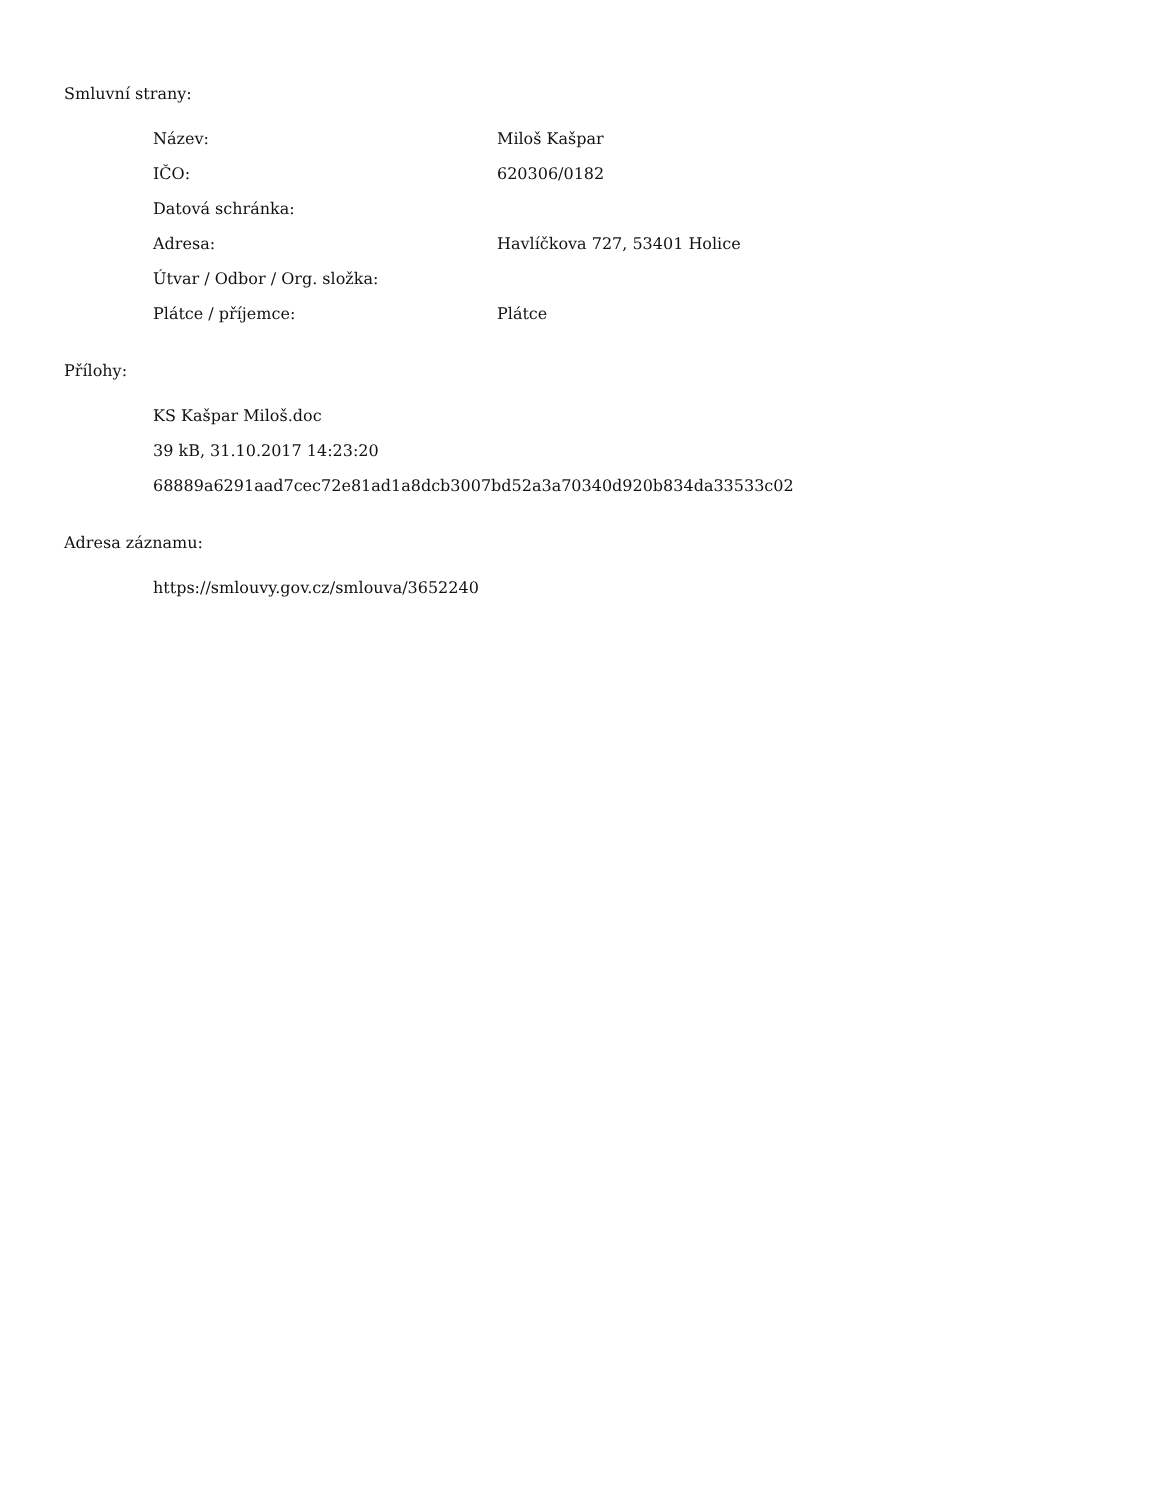Smluvní strany:
| Název: | Miloš Kašpar |
| IČO: | 620306/0182 |
| Datová schránka: | |
| Adresa: | Havlíčkova 727, 53401 Holice |
| Útvar / Odbor / Org. složka: | |
| Plátce / příjemce: | Plátce |
Přílohy:
KS Kašpar Miloš.doc
39 kB, 31.10.2017 14:23:20
68889a6291aad7cec72e81ad1a8dcb3007bd52a3a70340d920b834da33533c02
Adresa záznamu:
https://smlouvy.gov.cz/smlouva/3652240